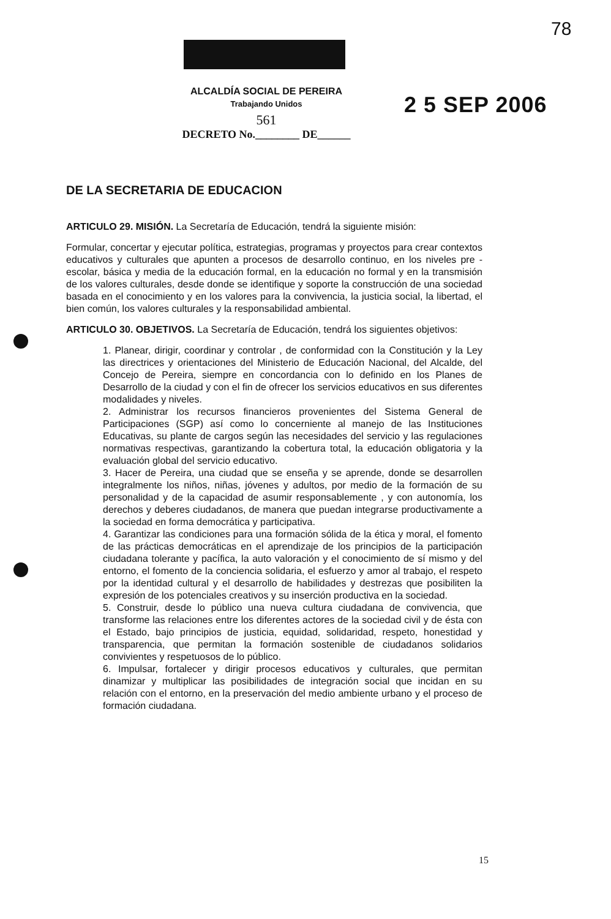78
ALCALDÍA SOCIAL DE PEREIRA
Trabajando Unidos
561
DECRETO No.________ DE______
2 5 SEP 2006
DE LA SECRETARIA DE EDUCACION
ARTICULO 29. MISIÓN. La Secretaría de Educación, tendrá la siguiente misión:
Formular, concertar y ejecutar política, estrategias, programas y proyectos para crear contextos educativos y culturales que apunten a procesos de desarrollo continuo, en los niveles pre - escolar, básica y media de la educación formal, en la educación no formal y en la transmisión de los valores culturales, desde donde se identifique y soporte la construcción de una sociedad basada en el conocimiento y en los valores para la convivencia, la justicia social, la libertad, el bien común, los valores culturales y la responsabilidad ambiental.
ARTICULO 30. OBJETIVOS. La Secretaría de Educación, tendrá los siguientes objetivos:
1. Planear, dirigir, coordinar y controlar , de conformidad con la Constitución y la Ley las directrices y orientaciones del Ministerio de Educación Nacional, del Alcalde, del Concejo de Pereira, siempre en concordancia con lo definido en los Planes de Desarrollo de la ciudad y con el fin de ofrecer los servicios educativos en sus diferentes modalidades y niveles.
2. Administrar los recursos financieros provenientes del Sistema General de Participaciones (SGP) así como lo concerniente al manejo de las Instituciones Educativas, su plante de cargos según las necesidades del servicio y las regulaciones normativas respectivas, garantizando la cobertura total, la educación obligatoria y la evaluación global del servicio educativo.
3. Hacer de Pereira, una ciudad que se enseña y se aprende, donde se desarrollen integralmente los niños, niñas, jóvenes y adultos, por medio de la formación de su personalidad y de la capacidad de asumir responsablemente , y con autonomía, los derechos y deberes ciudadanos, de manera que puedan integrarse productivamente a la sociedad en forma democrática y participativa.
4. Garantizar las condiciones para una formación sólida de la ética y moral, el fomento de las prácticas democráticas en el aprendizaje de los principios de la participación ciudadana tolerante y pacífica, la auto valoración y el conocimiento de sí mismo y del entorno, el fomento de la conciencia solidaria, el esfuerzo y amor al trabajo, el respeto por la identidad cultural y el desarrollo de habilidades y destrezas que posibiliten la expresión de los potenciales creativos y su inserción productiva en la sociedad.
5. Construir, desde lo público una nueva cultura ciudadana de convivencia, que transforme las relaciones entre los diferentes actores de la sociedad civil y de ésta con el Estado, bajo principios de justicia, equidad, solidaridad, respeto, honestidad y transparencia, que permitan la formación sostenible de ciudadanos solidarios convivientes y respetuosos de lo público.
6. Impulsar, fortalecer y dirigir procesos educativos y culturales, que permitan dinamizar y multiplicar las posibilidades de integración social que incidan en su relación con el entorno, en la preservación del medio ambiente urbano y el proceso de formación ciudadana.
15